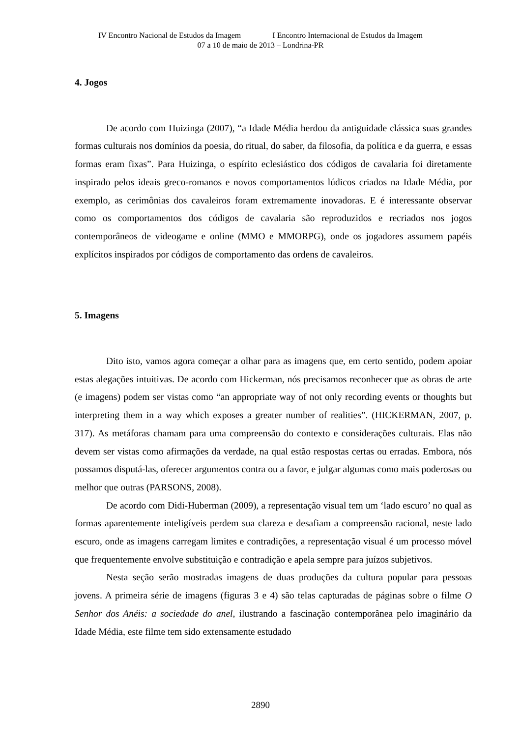IV Encontro Nacional de Estudos da Imagem I Encontro Internacional de Estudos da Imagem
07 a 10 de maio de 2013 – Londrina-PR
4. Jogos
De acordo com Huizinga (2007), “a Idade Média herdou da antiguidade clássica suas grandes formas culturais nos domínios da poesia, do ritual, do saber, da filosofia, da política e da guerra, e essas formas eram fixas”. Para Huizinga, o espírito eclesiástico dos códigos de cavalaria foi diretamente inspirado pelos ideais greco-romanos e novos comportamentos lúdicos criados na Idade Média, por exemplo, as cerimônias dos cavaleiros foram extremamente inovadoras. E é interessante observar como os comportamentos dos códigos de cavalaria são reproduzidos e recriados nos jogos contemporâneos de videogame e online (MMO e MMORPG), onde os jogadores assumem papéis explícitos inspirados por códigos de comportamento das ordens de cavaleiros.
5. Imagens
Dito isto, vamos agora começar a olhar para as imagens que, em certo sentido, podem apoiar estas alegações intuitivas. De acordo com Hickerman, nós precisamos reconhecer que as obras de arte (e imagens) podem ser vistas como “an appropriate way of not only recording events or thoughts but interpreting them in a way which exposes a greater number of realities”. (HICKERMAN, 2007, p. 317). As metáforas chamam para uma compreensão do contexto e considerações culturais. Elas não devem ser vistas como afirmações da verdade, na qual estão respostas certas ou erradas. Embora, nós possamos disputá-las, oferecer argumentos contra ou a favor, e julgar algumas como mais poderosas ou melhor que outras (PARSONS, 2008).
De acordo com Didi-Huberman (2009), a representação visual tem um ‘lado escuro’ no qual as formas aparentemente inteligíveis perdem sua clareza e desafiam a compreensão racional, neste lado escuro, onde as imagens carregam limites e contradições, a representação visual é um processo móvel que frequentemente envolve substituição e contradição e apela sempre para juízos subjetivos.
Nesta seção serão mostradas imagens de duas produções da cultura popular para pessoas jovens. A primeira série de imagens (figuras 3 e 4) são telas capturadas de páginas sobre o filme O Senhor dos Anéis: a sociedade do anel, ilustrando a fascinação contemporânea pelo imaginário da Idade Média, este filme tem sido extensamente estudado
2890